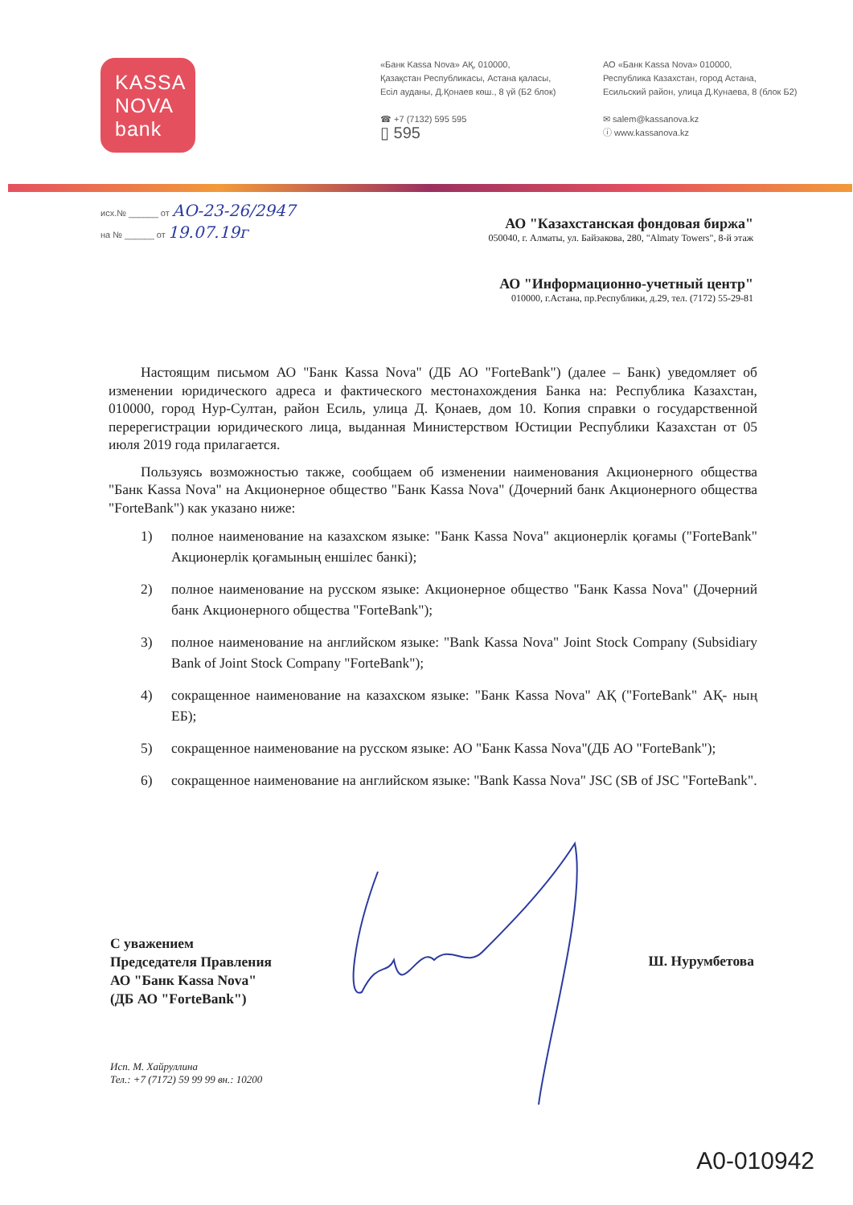KASSA
NOVA
bank
«Банк Kassa Nova» АҚ, 010000,
Қазақстан Республикасы, Астана қаласы,
Есіл ауданы, Д.Қонаев көш., 8 үй (Б2 блок)
☎ +7 (7132) 595 595
▯ 595
АО «Банк Kassa Nova» 010000,
Республика Казахстан, город Астана,
Есильский район, улица Д.Кунаева, 8 (блок Б2)
✉ salem@kassanova.kz
ⓘ www.kassanova.kz
исх.№ ______ от АО-23-26/2947
на № ______ от 19.07.19г
АО "Казахстанская фондовая биржа"
050040, г. Алматы, ул. Байзакова, 280, "Almaty Towers", 8-й этаж
АО "Информационно-учетный центр"
010000, г.Астана, пр.Республики, д.29, тел. (7172) 55-29-81
Настоящим письмом АО "Банк Kassa Nova" (ДБ АО "ForteBank") (далее – Банк) уведомляет об изменении юридического адреса и фактического местонахождения Банка на: Республика Казахстан, 010000, город Нур-Султан, район Есиль, улица Д. Қонаев, дом 10. Копия справки о государственной перерегистрации юридического лица, выданная Министерством Юстиции Республики Казахстан от 05 июля 2019 года прилагается.
Пользуясь возможностью также, сообщаем об изменении наименования Акционерного общества "Банк Kassa Nova" на Акционерное общество "Банк Kassa Nova" (Дочерний банк Акционерного общества "ForteBank") как указано ниже:
1) полное наименование на казахском языке: "Банк Kassa Nova" акционерлік қоғамы ("ForteBank" Акционерлік қоғамының еншілес банкі);
2) полное наименование на русском языке: Акционерное общество "Банк Kassa Nova" (Дочерний банк Акционерного общества "ForteBank");
3) полное наименование на английском языке: "Bank Kassa Nova" Joint Stock Company (Subsidiary Bank of Joint Stock Company "ForteBank");
4) сокращенное наименование на казахском языке: "Банк Kassa Nova" АҚ ("ForteBank" АҚ- ның ЕБ);
5) сокращенное наименование на русском языке: АО "Банк Kassa Nova"(ДБ АО "ForteBank");
6) сокращенное наименование на английском языке: "Bank Kassa Nova" JSC (SB of JSC "ForteBank".
С уважением
Председателя Правления
АО "Банк Kassa Nova"
(ДБ АО "ForteBank")
Ш. Нурумбетова
Исп. М. Хайруллина
Тел.: +7 (7172) 59 99 99 вн.: 10200
A0-010942